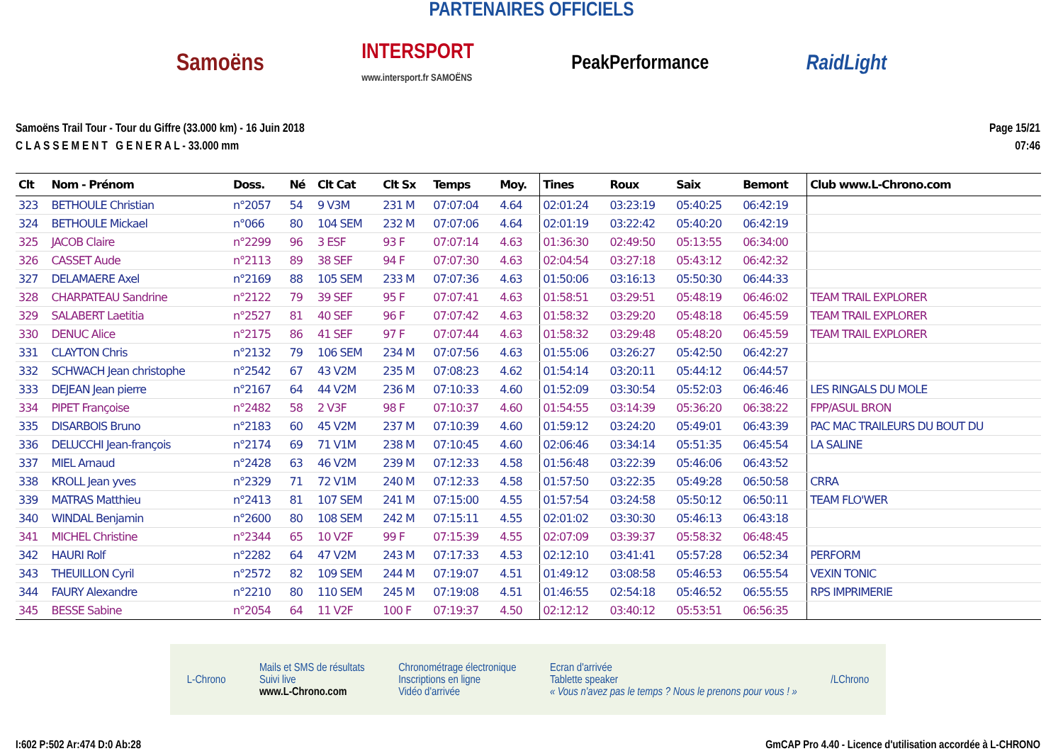PARTENAIRES OFFICIELS
Samoëns INTERSPORT
www.intersport.fr SAMOËNS PeakPerformance RaidLight
Samoëns Trail Tour - Tour du Giffre (33.000 km) - 16 Juin 2018
C L A S S E M E N T G E N E R A L - 33.000 mm
Page 15/21
07:46
| Clt | Nom - Prénom | Doss. | Né | Clt Cat | Clt Sx | Temps | Moy. | Tines | Roux | Saix | Bemont | Club www.L-Chrono.com |
| --- | --- | --- | --- | --- | --- | --- | --- | --- | --- | --- | --- | --- |
| 323 | BETHOULE Christian | n°2057 | 54 | 9 V3M | 231 M | 07:07:04 | 4.64 | 02:01:24 | 03:23:19 | 05:40:25 | 06:42:19 | |
| 324 | BETHOULE Mickael | n°066 | 80 | 104 SEM | 232 M | 07:07:06 | 4.64 | 02:01:19 | 03:22:42 | 05:40:20 | 06:42:19 | |
| 325 | JACOB Claire | n°2299 | 96 | 3 ESF | 93 F | 07:07:14 | 4.63 | 01:36:30 | 02:49:50 | 05:13:55 | 06:34:00 | |
| 326 | CASSET Aude | n°2113 | 89 | 38 SEF | 94 F | 07:07:30 | 4.63 | 02:04:54 | 03:27:18 | 05:43:12 | 06:42:32 | |
| 327 | DELAMAERE Axel | n°2169 | 88 | 105 SEM | 233 M | 07:07:36 | 4.63 | 01:50:06 | 03:16:13 | 05:50:30 | 06:44:33 | |
| 328 | CHARPATEAU Sandrine | n°2122 | 79 | 39 SEF | 95 F | 07:07:41 | 4.63 | 01:58:51 | 03:29:51 | 05:48:19 | 06:46:02 | TEAM TRAIL EXPLORER |
| 329 | SALABERT Laetitia | n°2527 | 81 | 40 SEF | 96 F | 07:07:42 | 4.63 | 01:58:32 | 03:29:20 | 05:48:18 | 06:45:59 | TEAM TRAIL EXPLORER |
| 330 | DENUC Alice | n°2175 | 86 | 41 SEF | 97 F | 07:07:44 | 4.63 | 01:58:32 | 03:29:48 | 05:48:20 | 06:45:59 | TEAM TRAIL EXPLORER |
| 331 | CLAYTON Chris | n°2132 | 79 | 106 SEM | 234 M | 07:07:56 | 4.63 | 01:55:06 | 03:26:27 | 05:42:50 | 06:42:27 | |
| 332 | SCHWACH Jean christophe | n°2542 | 67 | 43 V2M | 235 M | 07:08:23 | 4.62 | 01:54:14 | 03:20:11 | 05:44:12 | 06:44:57 | |
| 333 | DEJEAN Jean pierre | n°2167 | 64 | 44 V2M | 236 M | 07:10:33 | 4.60 | 01:52:09 | 03:30:54 | 05:52:03 | 06:46:46 | LES RINGALS DU MOLE |
| 334 | PIPET Françoise | n°2482 | 58 | 2 V3F | 98 F | 07:10:37 | 4.60 | 01:54:55 | 03:14:39 | 05:36:20 | 06:38:22 | FPP/ASUL BRON |
| 335 | DISARBOIS Bruno | n°2183 | 60 | 45 V2M | 237 M | 07:10:39 | 4.60 | 01:59:12 | 03:24:20 | 05:49:01 | 06:43:39 | PAC MAC TRAILEURS DU BOUT DU |
| 336 | DELUCCHI Jean-françois | n°2174 | 69 | 71 V1M | 238 M | 07:10:45 | 4.60 | 02:06:46 | 03:34:14 | 05:51:35 | 06:45:54 | LA SALINE |
| 337 | MIEL Arnaud | n°2428 | 63 | 46 V2M | 239 M | 07:12:33 | 4.58 | 01:56:48 | 03:22:39 | 05:46:06 | 06:43:52 | |
| 338 | KROLL Jean yves | n°2329 | 71 | 72 V1M | 240 M | 07:12:33 | 4.58 | 01:57:50 | 03:22:35 | 05:49:28 | 06:50:58 | CRRA |
| 339 | MATRAS Matthieu | n°2413 | 81 | 107 SEM | 241 M | 07:15:00 | 4.55 | 01:57:54 | 03:24:58 | 05:50:12 | 06:50:11 | TEAM FLO'WER |
| 340 | WINDAL Benjamin | n°2600 | 80 | 108 SEM | 242 M | 07:15:11 | 4.55 | 02:01:02 | 03:30:30 | 05:46:13 | 06:43:18 | |
| 341 | MICHEL Christine | n°2344 | 65 | 10 V2F | 99 F | 07:15:39 | 4.55 | 02:07:09 | 03:39:37 | 05:58:32 | 06:48:45 | |
| 342 | HAURI Rolf | n°2282 | 64 | 47 V2M | 243 M | 07:17:33 | 4.53 | 02:12:10 | 03:41:41 | 05:57:28 | 06:52:34 | PERFORM |
| 343 | THEUILLON Cyril | n°2572 | 82 | 109 SEM | 244 M | 07:19:07 | 4.51 | 01:49:12 | 03:08:58 | 05:46:53 | 06:55:54 | VEXIN TONIC |
| 344 | FAURY Alexandre | n°2210 | 80 | 110 SEM | 245 M | 07:19:08 | 4.51 | 01:46:55 | 02:54:18 | 05:46:52 | 06:55:55 | RPS IMPRIMERIE |
| 345 | BESSE Sabine | n°2054 | 64 | 11 V2F | 100 F | 07:19:37 | 4.50 | 02:12:12 | 03:40:12 | 05:53:51 | 06:56:35 | |
L-Chrono Mails et SMS de résultats
Suivi live
www.L-Chrono.com Chronométrage électronique
Inscriptions en ligne
Vidéo d'arrivée Ecran d'arrivée
Tablette speaker
« Vous n'avez pas le temps ? Nous le prenons pour vous ! » /LChrono
I:602 P:502 Ar:474 D:0 Ab:28 GmCAP Pro 4.40 - Licence d'utilisation accordée à L-CHRONO